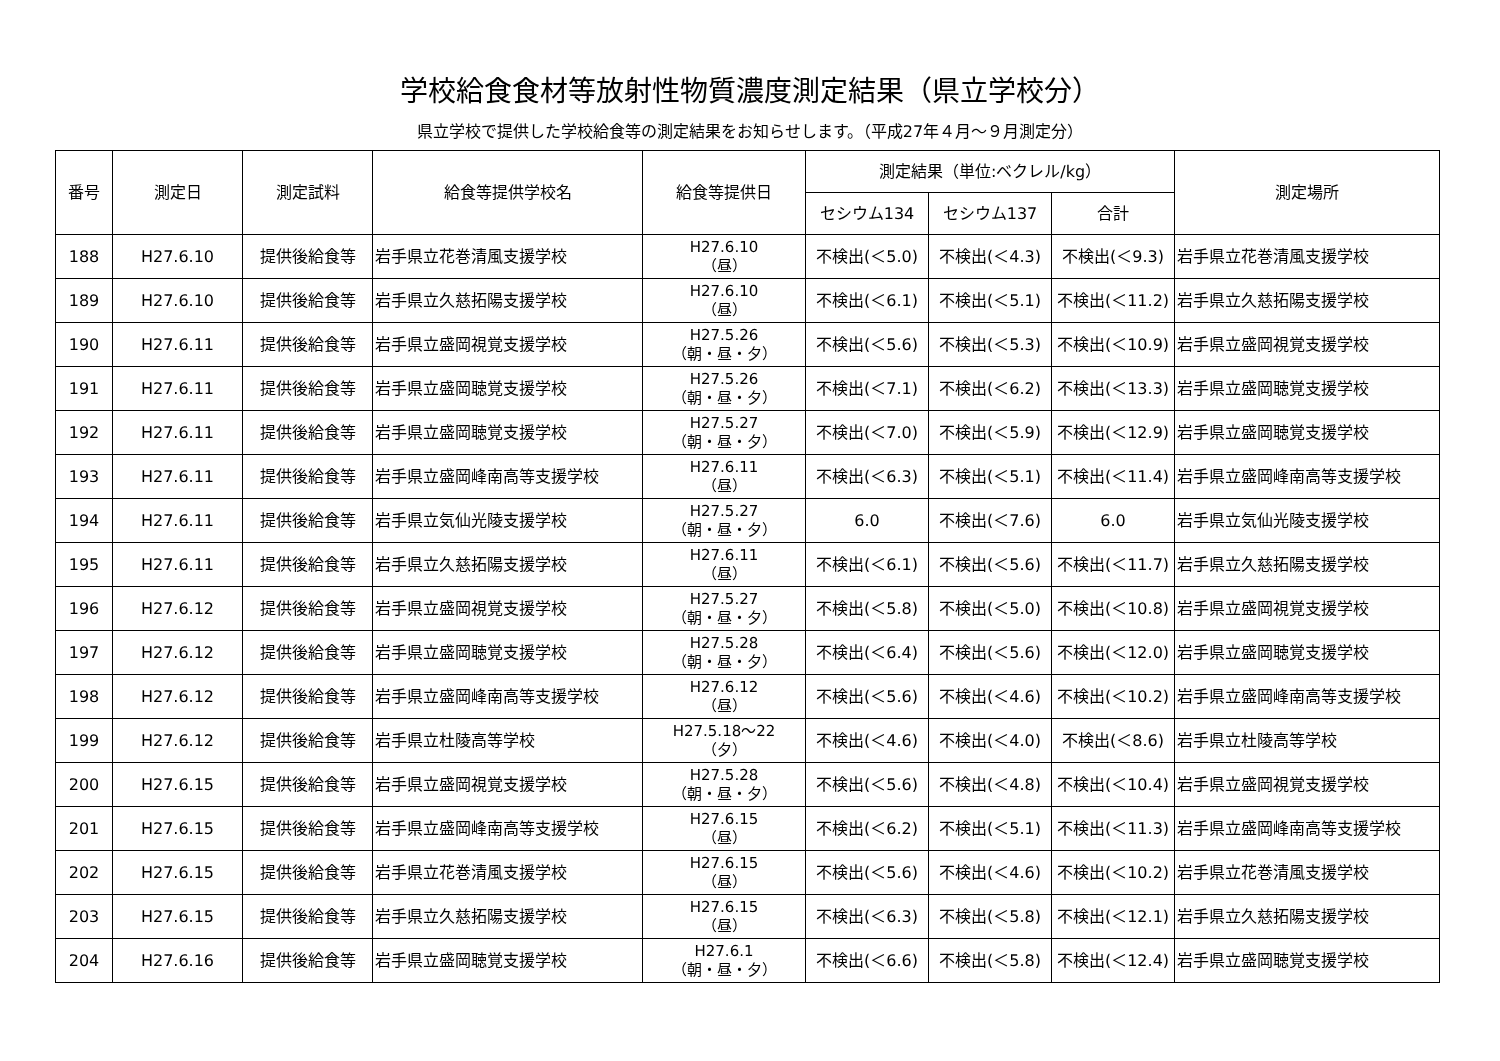学校給食食材等放射性物質濃度測定結果（県立学校分）
県立学校で提供した学校給食等の測定結果をお知らせします。（平成27年４月～９月測定分）
| 番号 | 測定日 | 測定試料 | 給食等提供学校名 | 給食等提供日 | 測定結果（単位:ベクレル/kg） | | | 測定場所 |
| --- | --- | --- | --- | --- | --- | --- | --- | --- |
| | | | | | セシウム134 | セシウム137 | 合計 | |
| 188 | H27.6.10 | 提供後給食等 | 岩手県立花巻清風支援学校 | H27.6.10 （昼） | 不検出(＜5.0) | 不検出(＜4.3) | 不検出(＜9.3) | 岩手県立花巻清風支援学校 |
| 189 | H27.6.10 | 提供後給食等 | 岩手県立久慈拓陽支援学校 | H27.6.10 （昼） | 不検出(＜6.1) | 不検出(＜5.1) | 不検出(＜11.2) | 岩手県立久慈拓陽支援学校 |
| 190 | H27.6.11 | 提供後給食等 | 岩手県立盛岡視覚支援学校 | H27.5.26 （朝・昼・夕） | 不検出(＜5.6) | 不検出(＜5.3) | 不検出(＜10.9) | 岩手県立盛岡視覚支援学校 |
| 191 | H27.6.11 | 提供後給食等 | 岩手県立盛岡聴覚支援学校 | H27.5.26 （朝・昼・夕） | 不検出(＜7.1) | 不検出(＜6.2) | 不検出(＜13.3) | 岩手県立盛岡聴覚支援学校 |
| 192 | H27.6.11 | 提供後給食等 | 岩手県立盛岡聴覚支援学校 | H27.5.27 （朝・昼・夕） | 不検出(＜7.0) | 不検出(＜5.9) | 不検出(＜12.9) | 岩手県立盛岡聴覚支援学校 |
| 193 | H27.6.11 | 提供後給食等 | 岩手県立盛岡峰南高等支援学校 | H27.6.11 （昼） | 不検出(＜6.3) | 不検出(＜5.1) | 不検出(＜11.4) | 岩手県立盛岡峰南高等支援学校 |
| 194 | H27.6.11 | 提供後給食等 | 岩手県立気仙光陵支援学校 | H27.5.27 （朝・昼・夕） | 6.0 | 不検出(＜7.6) | 6.0 | 岩手県立気仙光陵支援学校 |
| 195 | H27.6.11 | 提供後給食等 | 岩手県立久慈拓陽支援学校 | H27.6.11 （昼） | 不検出(＜6.1) | 不検出(＜5.6) | 不検出(＜11.7) | 岩手県立久慈拓陽支援学校 |
| 196 | H27.6.12 | 提供後給食等 | 岩手県立盛岡視覚支援学校 | H27.5.27 （朝・昼・夕） | 不検出(＜5.8) | 不検出(＜5.0) | 不検出(＜10.8) | 岩手県立盛岡視覚支援学校 |
| 197 | H27.6.12 | 提供後給食等 | 岩手県立盛岡聴覚支援学校 | H27.5.28 （朝・昼・夕） | 不検出(＜6.4) | 不検出(＜5.6) | 不検出(＜12.0) | 岩手県立盛岡聴覚支援学校 |
| 198 | H27.6.12 | 提供後給食等 | 岩手県立盛岡峰南高等支援学校 | H27.6.12 （昼） | 不検出(＜5.6) | 不検出(＜4.6) | 不検出(＜10.2) | 岩手県立盛岡峰南高等支援学校 |
| 199 | H27.6.12 | 提供後給食等 | 岩手県立杜陵高等学校 | H27.5.18～22 （夕） | 不検出(＜4.6) | 不検出(＜4.0) | 不検出(＜8.6) | 岩手県立杜陵高等学校 |
| 200 | H27.6.15 | 提供後給食等 | 岩手県立盛岡視覚支援学校 | H27.5.28 （朝・昼・夕） | 不検出(＜5.6) | 不検出(＜4.8) | 不検出(＜10.4) | 岩手県立盛岡視覚支援学校 |
| 201 | H27.6.15 | 提供後給食等 | 岩手県立盛岡峰南高等支援学校 | H27.6.15 （昼） | 不検出(＜6.2) | 不検出(＜5.1) | 不検出(＜11.3) | 岩手県立盛岡峰南高等支援学校 |
| 202 | H27.6.15 | 提供後給食等 | 岩手県立花巻清風支援学校 | H27.6.15 （昼） | 不検出(＜5.6) | 不検出(＜4.6) | 不検出(＜10.2) | 岩手県立花巻清風支援学校 |
| 203 | H27.6.15 | 提供後給食等 | 岩手県立久慈拓陽支援学校 | H27.6.15 （昼） | 不検出(＜6.3) | 不検出(＜5.8) | 不検出(＜12.1) | 岩手県立久慈拓陽支援学校 |
| 204 | H27.6.16 | 提供後給食等 | 岩手県立盛岡聴覚支援学校 | H27.6.1 （朝・昼・夕） | 不検出(＜6.6) | 不検出(＜5.8) | 不検出(＜12.4) | 岩手県立盛岡聴覚支援学校 |